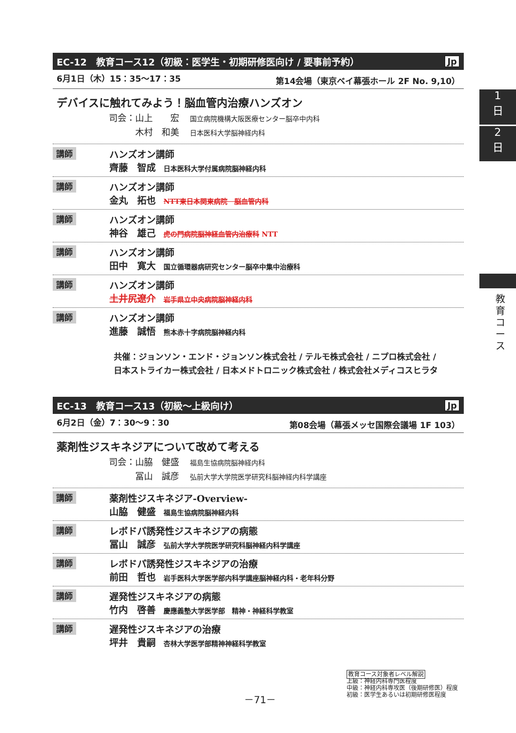1
日
2
日
教育コース
EC-12　教育コース12（初級：医学生・初期研修医向け / 要事前予約） Jp
6月1日（木）15：35～17：35 第14会場（東京ベイ幕張ホール 2F No. 9,10）
デバイスに触れてみよう！脳血管内治療ハンズオン
司会：山上　　宏 国立病院機構大阪医療センター脳卒中内科
　　　木村　和美 日本医科大学脳神経内科
講師
ハンズオン講師
齊藤　智成 日本医科大学付属病院脳神経内科
講師
ハンズオン講師
金丸　拓也 NTT東日本関東病院　脳血管内科
講師
ハンズオン講師
神谷　雄己 虎の門病院脳神経血管内治療科 NTT
講師
ハンズオン講師
田中　寛大 国立循環器病研究センター脳卒中集中治療科
講師
ハンズオン講師
土井尻遼介 岩手県立中央病院脳神経内科
講師
ハンズオン講師
進藤　誠悟 熊本赤十字病院脳神経内科
共催：ジョンソン・エンド・ジョンソン株式会社 / テルモ株式会社 / ニプロ株式会社 /
日本ストライカー株式会社 / 日本メドトロニック株式会社 / 株式会社メディコスヒラタ
EC-13　教育コース13（初級～上級向け） Jp
6月2日（金）7：30～9：30 第08会場（幕張メッセ国際会議場 1F 103）
薬剤性ジスキネジアについて改めて考える
司会：山脇　健盛 福島生協病院脳神経内科
　　　冨山　誠彦 弘前大学大学院医学研究科脳神経内科学講座
講師
薬剤性ジスキネジア-Overview-
山脇　健盛 福島生協病院脳神経内科
講師
レボドパ誘発性ジスキネジアの病態
冨山　誠彦 弘前大学大学院医学研究科脳神経内科学講座
講師
レボドパ誘発性ジスキネジアの治療
前田　哲也 岩手医科大学医学部内科学講座脳神経内科・老年科分野
講師
遅発性ジスキネジアの病態
竹内　啓善 慶應義塾大学医学部　精神・神経科学教室
講師
遅発性ジスキネジアの治療
坪井　貴嗣 杏林大学医学部精神神経科学教室
－71－
教育コース対象者レベル解説
上級：神経内科専門医程度
中級：神経内科専攻医（後期研修医）程度
初級：医学生あるいは初期研修医程度